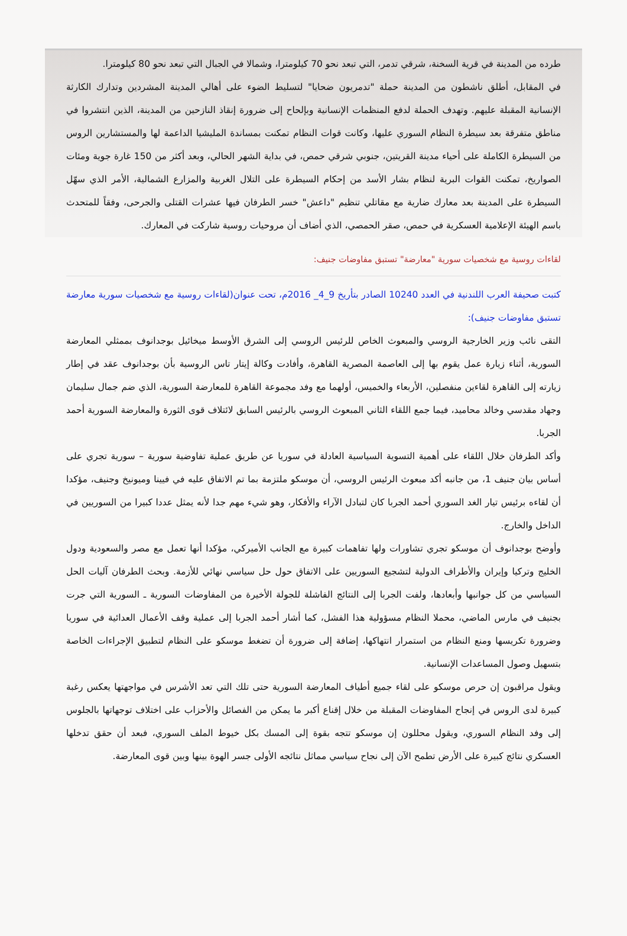طرده من المدينة في قرية السخنة، شرقي تدمر، التي تبعد نحو 70 كيلومترا، وشمالا في الجبال التي تبعد نحو 80 كيلومترا.
في المقابل، أطلق ناشطون من المدينة حملة "تدمريون ضحايا" لتسليط الضوء على أهالي المدينة المشردين وتدارك الكارثة الإنسانية المقبلة عليهم. وتهدف الحملة لدفع المنظمات الإنسانية وبإلحاح إلى ضرورة إنقاذ النازحين من المدينة، الذين انتشروا في مناطق متفرقة بعد سيطرة النظام السوري عليها، وكانت قوات النظام تمكنت بمساندة المليشيا الداعمة لها والمستشارين الروس من السيطرة الكاملة على أحياء مدينة القريتين، جنوبي شرقي حمص، في بداية الشهر الحالي، وبعد أكثر من 150 غارة جوية ومئات الصواريخ، تمكنت القوات البرية لنظام بشار الأسد من إحكام السيطرة على التلال الغربية والمزارع الشمالية، الأمر الذي سهّل السيطرة على المدينة بعد معارك ضارية مع مقاتلي تنظيم "داعش" خسر الطرفان فيها عشرات القتلى والجرحى، وفقاً للمتحدث باسم الهيئة الإعلامية العسكرية في حمص، صقر الحمصي، الذي أضاف أن مروحيات روسية شاركت في المعارك.
لقاءات روسية مع شخصيات سورية "معارضة" تستبق مفاوضات جنيف:
كتبت صحيفة العرب اللندنية في العدد 10240 الصادر بتأريخ 9_4_ 2016م، تحت عنوان(لقاءات روسية مع شخصيات سورية معارضة تستبق مفاوضات جنيف):
التقى نائب وزير الخارجية الروسي والمبعوث الخاص للرئيس الروسي إلى الشرق الأوسط ميخائيل بوجدانوف بممثلي المعارضة السورية، أثناء زيارة عمل يقوم بها إلى العاصمة المصرية القاهرة، وأفادت وكالة إيتار تاس الروسية بأن بوجدانوف عقد في إطار زيارته إلى القاهرة لقاءين منفصلين، الأربعاء والخميس، أولهما مع وفد مجموعة القاهرة للمعارضة السورية، الذي ضم جمال سليمان وجهاد مقدسي وخالد محاميد، فيما جمع اللقاء الثاني المبعوث الروسي بالرئيس السابق لائتلاف قوى الثورة والمعارضة السورية أحمد الجربا.
وأكد الطرفان خلال اللقاء على أهمية التسوية السياسية العادلة في سوريا عن طريق عملية تفاوضية سورية – سورية تجري على أساس بيان جنيف 1، من جانبه أكد مبعوث الرئيس الروسي، أن موسكو ملتزمة بما تم الاتفاق عليه في فيينا وميونيخ وجنيف، مؤكدا أن لقاءه برئيس تيار الغد السوري أحمد الجربا كان لتبادل الآراء والأفكار، وهو شيء مهم جدا لأنه يمثل عددا كبيرا من السوريين في الداخل والخارج.
وأوضح بوجدانوف أن موسكو تجري تشاورات ولها تفاهمات كبيرة مع الجانب الأميركي، مؤكدا أنها تعمل مع مصر والسعودية ودول الخليج وتركيا وإيران والأطراف الدولية لتشجيع السوريين على الاتفاق حول حل سياسي نهائي للأزمة. وبحث الطرفان آليات الحل السياسي من كل جوانبها وأبعادها، ولفت الجربا إلى النتائج الفاشلة للجولة الأخيرة من المفاوضات السورية ـ السورية التي جرت بجنيف في مارس الماضي، محملا النظام مسؤولية هذا الفشل، كما أشار أحمد الجربا إلى عملية وقف الأعمال العدائية في سوريا وضرورة تكريسها ومنع النظام من استمرار انتهاكها، إضافة إلى ضرورة أن تضغط موسكو على النظام لتطبيق الإجراءات الخاصة بتسهيل وصول المساعدات الإنسانية.
ويقول مراقبون إن حرص موسكو على لقاء جميع أطياف المعارضة السورية حتى تلك التي تعد الأشرس في مواجهتها يعكس رغبة كبيرة لدى الروس في إنجاح المفاوضات المقبلة من خلال إقناع أكبر ما يمكن من الفصائل والأحزاب على اختلاف توجهاتها بالجلوس إلى وفد النظام السوري، ويقول محللون إن موسكو تتجه بقوة إلى المسك بكل خيوط الملف السوري، فبعد أن حقق تدخلها العسكري نتائج كبيرة على الأرض تطمح الآن إلى نجاح سياسي مماثل نتائجه الأولى جسر الهوة بينها وبين قوى المعارضة.